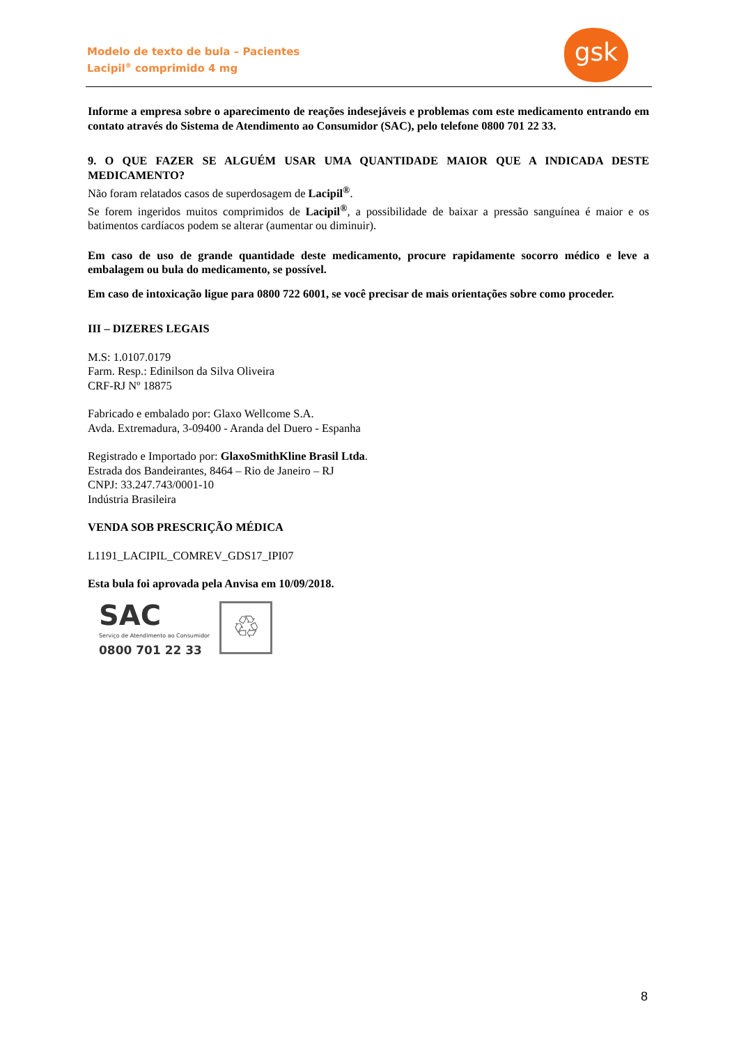Modelo de texto de bula – Pacientes
Lacipil<sup>®</sup> comprimido 4 mg
gsk
Informe a empresa sobre o aparecimento de reações indesejáveis e problemas com este medicamento entrando em contato através do Sistema de Atendimento ao Consumidor (SAC), pelo telefone 0800 701 22 33.
9. O QUE FAZER SE ALGUÉM USAR UMA QUANTIDADE MAIOR QUE A INDICADA DESTE MEDICAMENTO?
Não foram relatados casos de superdosagem de Lacipil<sup>®</sup>.
Se forem ingeridos muitos comprimidos de Lacipil<sup>®</sup>, a possibilidade de baixar a pressão sanguínea é maior e os batimentos cardíacos podem se alterar (aumentar ou diminuir).
Em caso de uso de grande quantidade deste medicamento, procure rapidamente socorro médico e leve a embalagem ou bula do medicamento, se possível.
Em caso de intoxicação ligue para 0800 722 6001, se você precisar de mais orientações sobre como proceder.
III – DIZERES LEGAIS
M.S: 1.0107.0179
Farm. Resp.: Edinilson da Silva Oliveira
CRF-RJ Nº 18875
Fabricado e embalado por: Glaxo Wellcome S.A.
Avda. Extremadura, 3-09400 - Aranda del Duero - Espanha
Registrado e Importado por: GlaxoSmithKline Brasil Ltda.
Estrada dos Bandeirantes, 8464 – Rio de Janeiro – RJ
CNPJ: 33.247.743/0001-10
Indústria Brasileira
VENDA SOB PRESCRIÇÃO MÉDICA
L1191_LACIPIL_COMREV_GDS17_IPI07
Esta bula foi aprovada pela Anvisa em 10/09/2018.
SAC
Serviço de Atendimento ao Consumidor
0800 701 22 33
♲
8